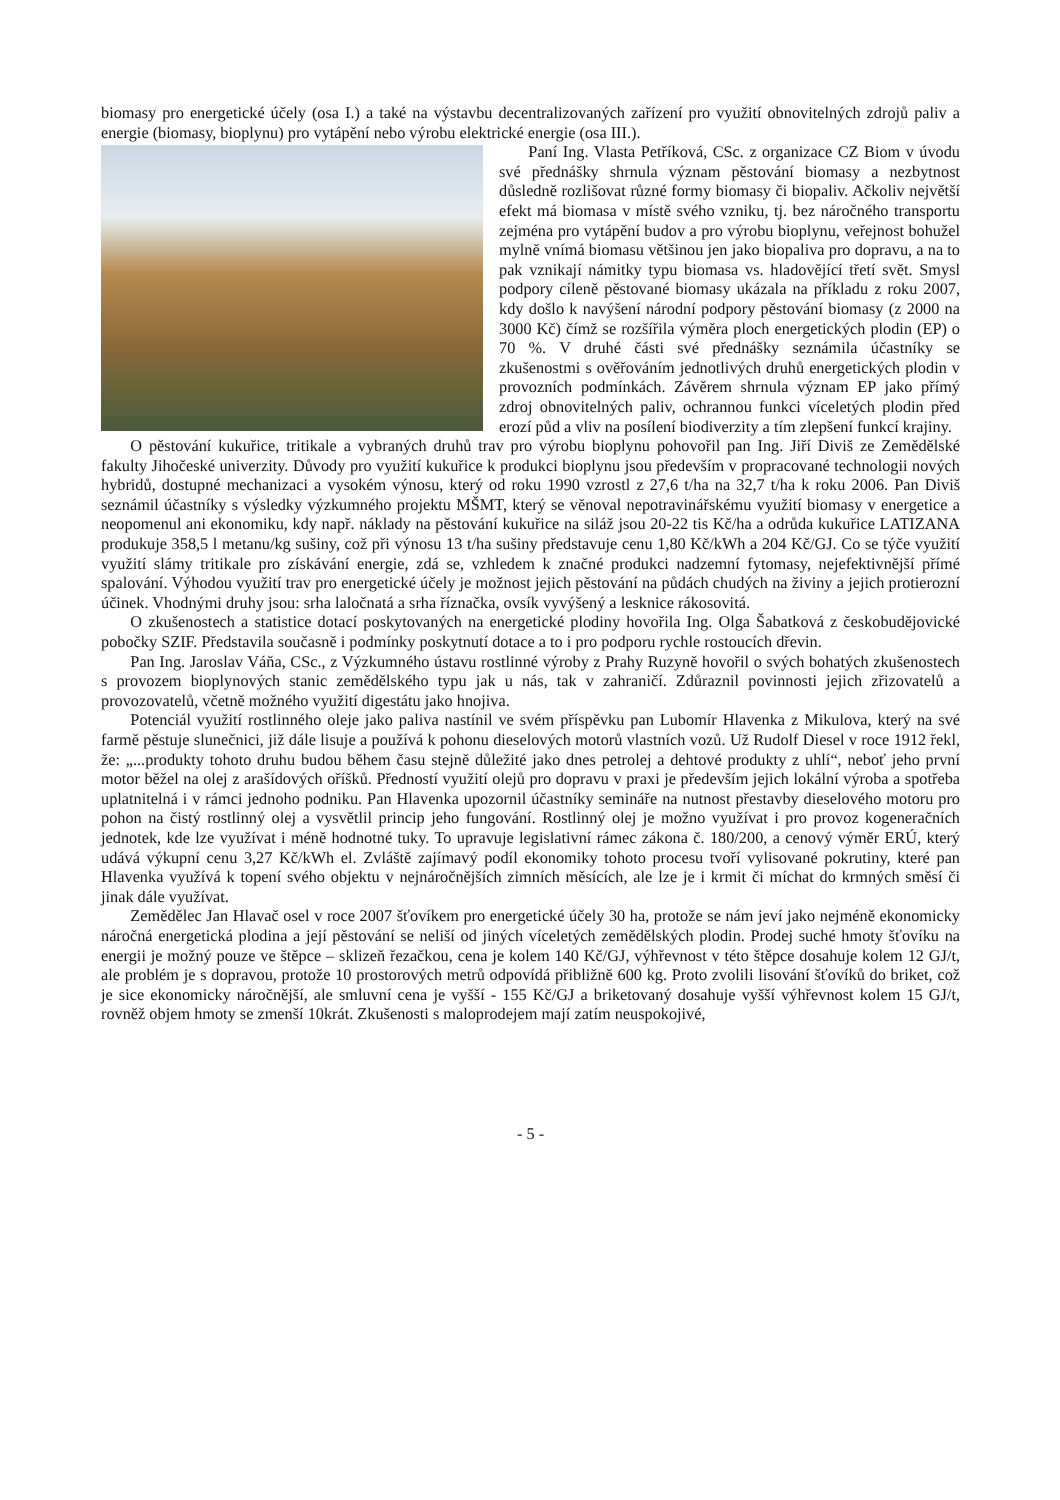biomasy pro energetické účely (osa I.) a také na výstavbu decentralizovaných zařízení pro využití obnovitelných zdrojů paliv a energie (biomasy, bioplynu) pro vytápění nebo výrobu elektrické energie (osa III.).
Paní Ing. Vlasta Petříková, CSc. z organizace CZ Biom v úvodu své přednášky shrnula význam pěstování biomasy a nezbytnost důsledně rozlišovat různé formy biomasy či biopaliv. Ačkoliv největší efekt má biomasa v místě svého vzniku, tj. bez náročného transportu zejména pro vytápění budov a pro výrobu bioplynu, veřejnost bohužel mylně vnímá biomasu většinou jen jako biopaliva pro dopravu, a na to pak vznikají námitky typu biomasa vs. hladovějící třetí svět. Smysl podpory cíleně pěstované biomasy ukázala na příkladu z roku 2007, kdy došlo k navýšení národní podpory pěstování biomasy (z 2000 na 3000 Kč) čímž se rozšířila výměra ploch energetických plodin (EP) o 70 %. V druhé části své přednášky seznámila účastníky se zkušenostmi s ověřováním jednotlivých druhů energetických plodin v provozních podmínkách. Závěrem shrnula význam EP jako přímý zdroj obnovitelných paliv, ochrannou funkci víceletých plodin před erozí půd a vliv na posílení biodiverzity a tím zlepšení funkcí krajiny.
O pěstování kukuřice, tritikale a vybraných druhů trav pro výrobu bioplynu pohovořil pan Ing. Jiří Diviš ze Zemědělské fakulty Jihočeské univerzity. Důvody pro využití kukuřice k produkci bioplynu jsou především v propracované technologii nových hybridů, dostupné mechanizaci a vysokém výnosu, který od roku 1990 vzrostl z 27,6 t/ha na 32,7 t/ha k roku 2006. Pan Diviš seznámil účastníky s výsledky výzkumného projektu MŠMT, který se věnoval nepotravinářskému využití biomasy v energetice a neopomenul ani ekonomiku, kdy např. náklady na pěstování kukuřice na siláž jsou 20-22 tis Kč/ha a odrůda kukuřice LATIZANA produkuje 358,5 l metanu/kg sušiny, což při výnosu 13 t/ha sušiny představuje cenu 1,80 Kč/kWh a 204 Kč/GJ. Co se týče využití využití slámy tritikale pro získávání energie, zdá se, vzhledem k značné produkci nadzemní fytomasy, nejefektivnější přímé spalování. Výhodou využití trav pro energetické účely je možnost jejich pěstování na půdách chudých na živiny a jejich protierozní účinek. Vhodnými druhy jsou: srha laločnatá a srha říznačka, ovsík vyvýšený a lesknice rákosovitá.
O zkušenostech a statistice dotací poskytovaných na energetické plodiny hovořila Ing. Olga Šabatková z českobudějovické pobočky SZIF. Představila současně i podmínky poskytnutí dotace a to i pro podporu rychle rostoucích dřevin.
Pan Ing. Jaroslav Váňa, CSc., z Výzkumného ústavu rostlinné výroby z Prahy Ruzyně hovořil o svých bohatých zkušenostech s provozem bioplynových stanic zemědělského typu jak u nás, tak v zahraničí. Zdůraznil povinnosti jejich zřizovatelů a provozovatelů, včetně možného využití digestátu jako hnojiva.
Potenciál využití rostlinného oleje jako paliva nastínil ve svém příspěvku pan Lubomír Hlavenka z Mikulova, který na své farmě pěstuje slunečnici, již dále lisuje a používá k pohonu dieselových motorů vlastních vozů. Už Rudolf Diesel v roce 1912 řekl, že: „...produkty tohoto druhu budou během času stejně důležité jako dnes petrolej a dehtové produkty z uhlí“, neboť jeho první motor běžel na olej z arašídových oříšků. Předností využití olejů pro dopravu v praxi je především jejich lokální výroba a spotřeba uplatnitelná i v rámci jednoho podniku. Pan Hlavenka upozornil účastníky semináře na nutnost přestavby dieselového motoru pro pohon na čistý rostlinný olej a vysvětlil princip jeho fungování. Rostlinný olej je možno využívat i pro provoz kogeneračních jednotek, kde lze využívat i méně hodnotné tuky. To upravuje legislativní rámec zákona č. 180/200, a cenový výměr ERÚ, který udává výkupní cenu 3,27 Kč/kWh el. Zvláště zajímavý podíl ekonomiky tohoto procesu tvoří vylisované pokrutiny, které pan Hlavenka využívá k topení svého objektu v nejnáročnějších zimních měsících, ale lze je i krmit či míchat do krmných směsí či jinak dále využívat.
Zemědělec Jan Hlavač osel v roce 2007 šťovíkem pro energetické účely 30 ha, protože se nám jeví jako nejméně ekonomicky náročná energetická plodina a její pěstování se neliší od jiných víceletých zemědělských plodin. Prodej suché hmoty šťovíku na energii je možný pouze ve štěpce – sklizeň řezačkou, cena je kolem 140 Kč/GJ, výhřevnost v této štěpce dosahuje kolem 12 GJ/t, ale problém je s dopravou, protože 10 prostorových metrů odpovídá přibližně 600 kg. Proto zvolili lisování šťovíků do briket, což je sice ekonomicky náročnější, ale smluvní cena je vyšší - 155 Kč/GJ a briketovaný dosahuje vyšší výhřevnost kolem 15 GJ/t, rovněž objem hmoty se zmenší 10krát. Zkušenosti s maloprodejem mají zatím neuspokojivé,
- 5 -